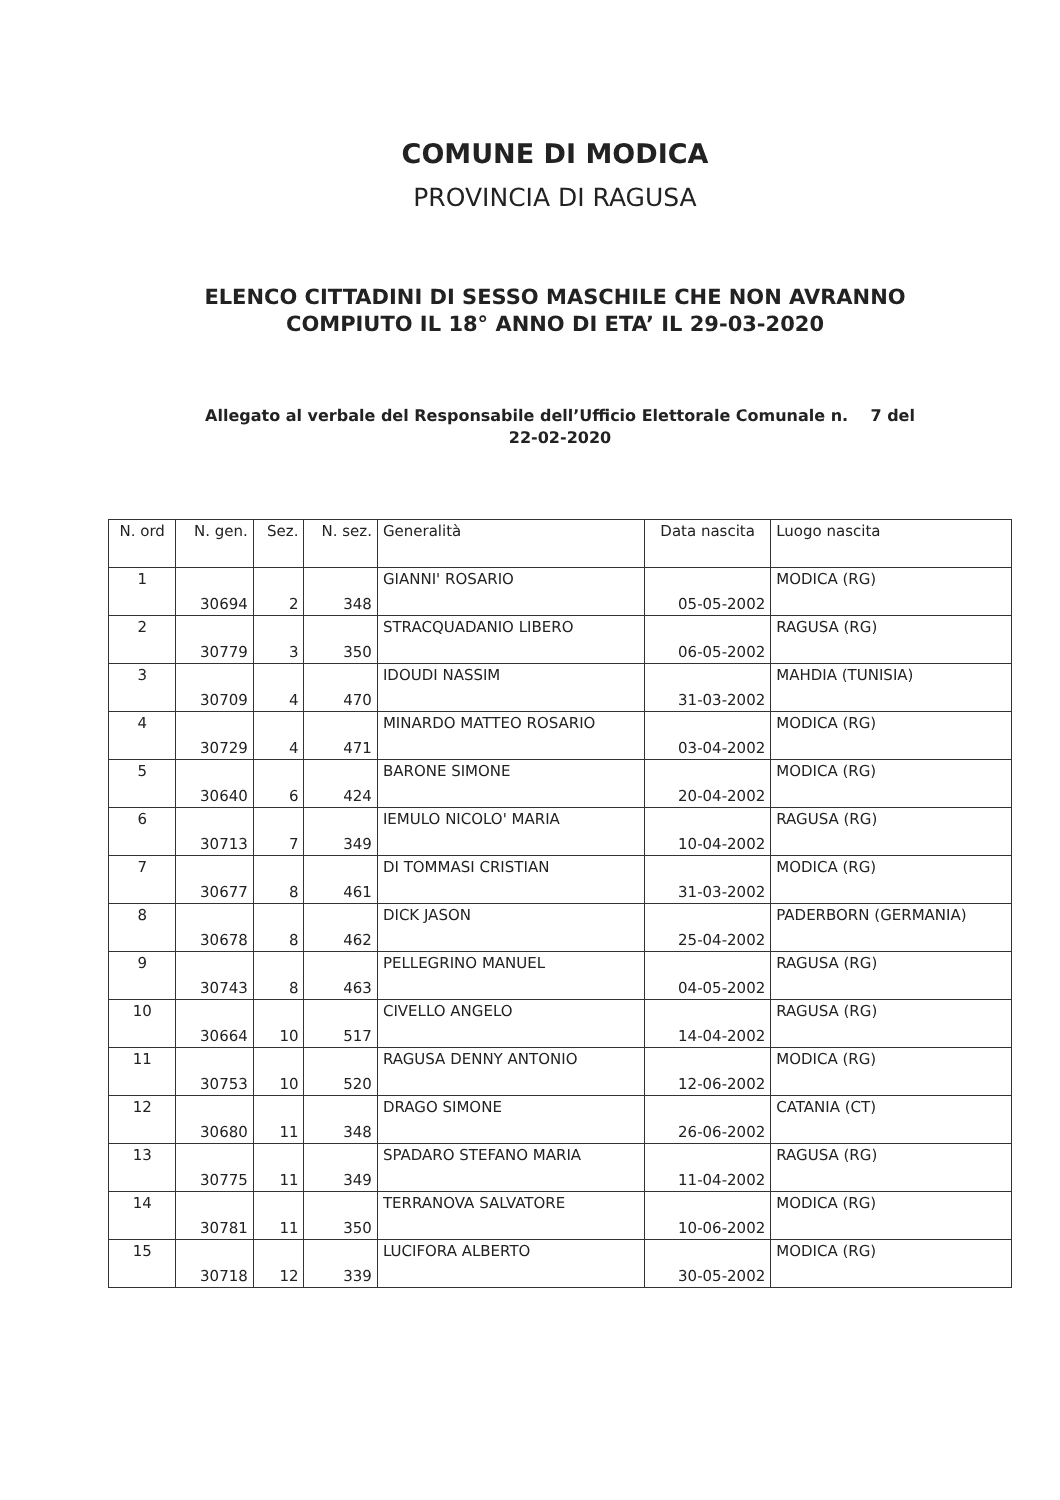COMUNE DI MODICA
PROVINCIA DI RAGUSA
ELENCO CITTADINI DI SESSO MASCHILE CHE NON AVRANNO
COMPIUTO IL 18° ANNO DI ETA’ IL 29-03-2020
Allegato al verbale del Responsabile dell’Ufficio Elettorale Comunale n. 7 del
22-02-2020
| N. ord | N. gen. | Sez. | N. sez. | Generalità | Data nascita | Luogo nascita |
| --- | --- | --- | --- | --- | --- | --- |
| 1 | 30694 | 2 | 348 | GIANNI' ROSARIO | 05-05-2002 | MODICA (RG) |
| 2 | 30779 | 3 | 350 | STRACQUADANIO LIBERO | 06-05-2002 | RAGUSA (RG) |
| 3 | 30709 | 4 | 470 | IDOUDI NASSIM | 31-03-2002 | MAHDIA (TUNISIA) |
| 4 | 30729 | 4 | 471 | MINARDO MATTEO ROSARIO | 03-04-2002 | MODICA (RG) |
| 5 | 30640 | 6 | 424 | BARONE SIMONE | 20-04-2002 | MODICA (RG) |
| 6 | 30713 | 7 | 349 | IEMULO NICOLO' MARIA | 10-04-2002 | RAGUSA (RG) |
| 7 | 30677 | 8 | 461 | DI TOMMASI CRISTIAN | 31-03-2002 | MODICA (RG) |
| 8 | 30678 | 8 | 462 | DICK JASON | 25-04-2002 | PADERBORN (GERMANIA) |
| 9 | 30743 | 8 | 463 | PELLEGRINO MANUEL | 04-05-2002 | RAGUSA (RG) |
| 10 | 30664 | 10 | 517 | CIVELLO ANGELO | 14-04-2002 | RAGUSA (RG) |
| 11 | 30753 | 10 | 520 | RAGUSA DENNY ANTONIO | 12-06-2002 | MODICA (RG) |
| 12 | 30680 | 11 | 348 | DRAGO SIMONE | 26-06-2002 | CATANIA (CT) |
| 13 | 30775 | 11 | 349 | SPADARO STEFANO MARIA | 11-04-2002 | RAGUSA (RG) |
| 14 | 30781 | 11 | 350 | TERRANOVA SALVATORE | 10-06-2002 | MODICA (RG) |
| 15 | 30718 | 12 | 339 | LUCIFORA ALBERTO | 30-05-2002 | MODICA (RG) |